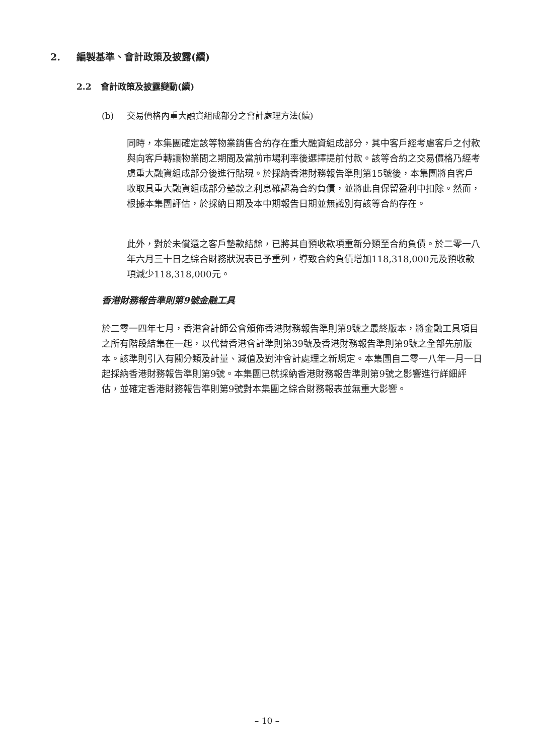2. 編製基準、會計政策及披露(續)
2.2 會計政策及披露變動(續)
(b) 交易價格內重大融資組成部分之會計處理方法(續)
同時，本集團確定該等物業銷售合約存在重大融資組成部分，其中客戶經考慮客戶之付款與向客戶轉讓物業間之期間及當前市場利率後選擇提前付款。該等合約之交易價格乃經考慮重大融資組成部分後進行貼現。於採納香港財務報告準則第15號後，本集團將自客戶收取具重大融資組成部分墊款之利息確認為合約負債，並將此自保留盈利中扣除。然而，根據本集團評估，於採納日期及本中期報告日期並無識別有該等合約存在。
此外，對於未償還之客戶墊款結餘，已將其自預收款項重新分類至合約負債。於二零一八年六月三十日之綜合財務狀況表已予重列，導致合約負債增加118,318,000元及預收款項減少118,318,000元。
香港財務報告準則第9號金融工具
於二零一四年七月，香港會計師公會頒佈香港財務報告準則第9號之最終版本，將金融工具項目之所有階段結集在一起，以代替香港會計準則第39號及香港財務報告準則第9號之全部先前版本。該準則引入有關分類及計量、減值及對沖會計處理之新規定。本集團自二零一八年一月一日起採納香港財務報告準則第9號。本集團已就採納香港財務報告準則第9號之影響進行詳細評估，並確定香港財務報告準則第9號對本集團之綜合財務報表並無重大影響。
– 10 –